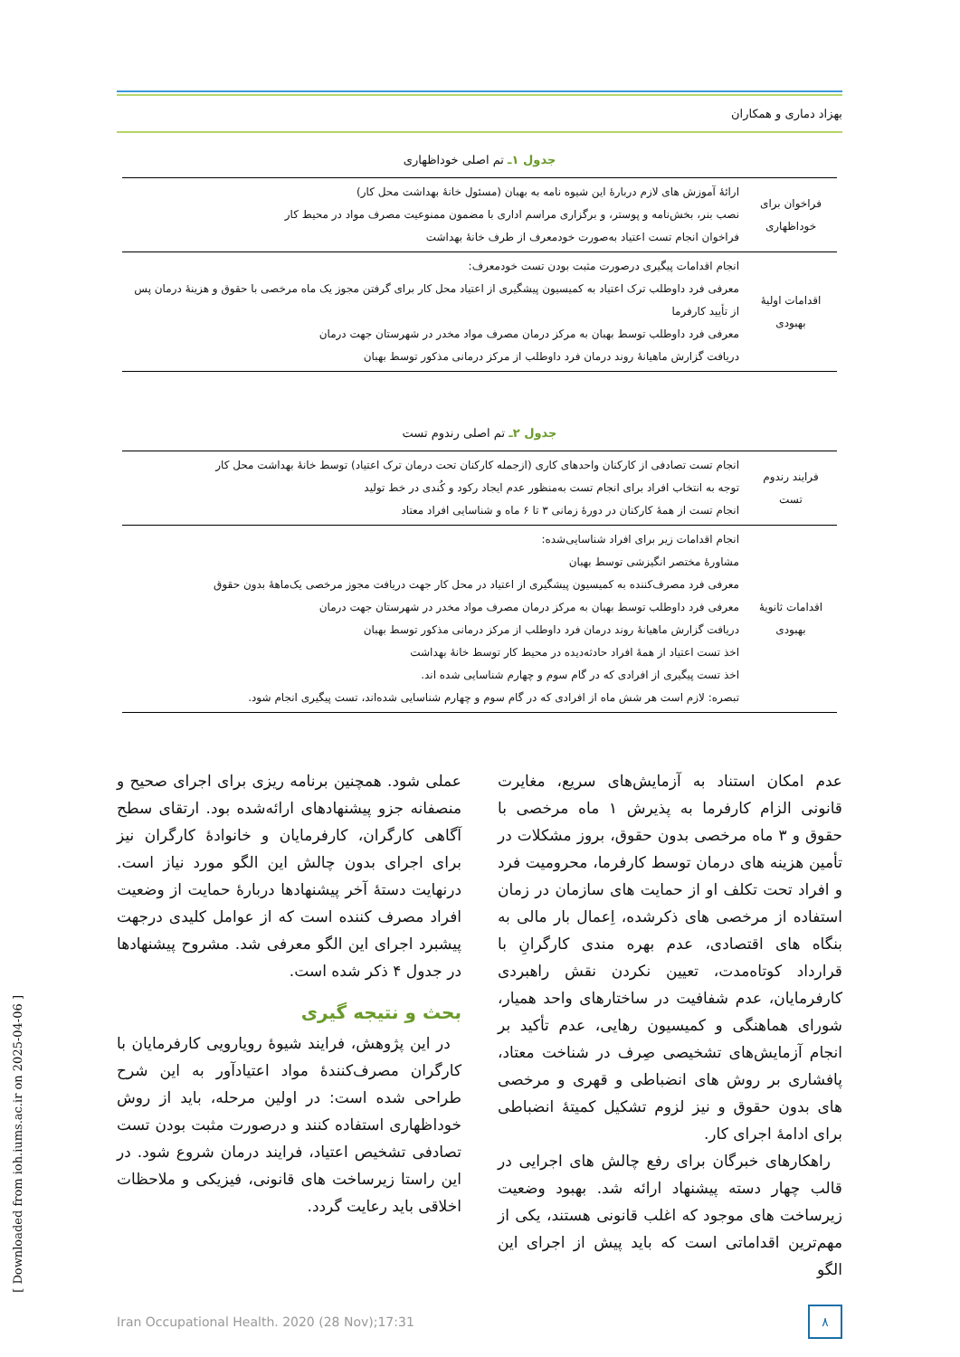بهزاد دماری و همکاران
جدول ۱ـ تم اصلی خوداظهاری
| فراخوان برای خوداظهاری | ارائهٔ آموزش های لازم دربارهٔ این شیوه نامه به بهبان (مسئول خانهٔ بهداشت محل کار) نصب بنر، بخش‌نامه و پوستر، و برگزاری مراسم اداری با مضمون ممنوعیت مصرف مواد در محیط کار فراخوان انجام تست اعتیاد به‌صورت خودمعرف از طرف خانهٔ بهداشت |
| اقدامات اولیهٔ بهبودی | انجام اقدامات پیگیری درصورت مثبت بودن تست خودمعرف: معرفی فرد داوطلب ترک اعتیاد به کمیسیون پیشگیری از اعتیاد محل کار برای گرفتن مجوز یک ماه مرخصی با حقوق و هزینهٔ درمان پس از تأیید کارفرما معرفی فرد داوطلب توسط بهبان به مرکز درمان مصرف مواد مخدر در شهرستان جهت درمان دریافت گزارش ماهیانهٔ روند درمان فرد داوطلب از مرکز درمانی مذکور توسط بهبان |
جدول ۲ـ تم اصلی رندوم تست
| فرایند رندوم تست | انجام تست تصادفی از کارکنان واحدهای کاری (ازجمله کارکنان تحت درمان ترک اعتیاد) توسط خانهٔ بهداشت محل کار توجه به انتخاب افراد برای انجام تست به‌منظور عدم ایجاد رکود و کُندی در خط تولید انجام تست از همهٔ کارکنان در دورهٔ زمانی ۳ تا ۶ ماه و شناسایی افراد معتاد |
| اقدامات ثانویهٔ بهبودی | انجام اقدامات زیر برای افراد شناسایی‌شده: مشاورهٔ مختصر انگیزشی توسط بهبان معرفی فرد مصرف‌کننده به کمیسیون پیشگیری از اعتیاد در محل کار جهت دریافت مجوز مرخصی یک‌ماههٔ بدون حقوق معرفی فرد داوطلب توسط بهبان به مرکز درمان مصرف مواد مخدر در شهرستان جهت درمان دریافت گزارش ماهیانهٔ روند درمان فرد داوطلب از مرکز درمانی مذکور توسط بهبان اخذ تست اعتیاد از همهٔ افراد حادثه‌دیده در محیط کار توسط خانهٔ بهداشت اخذ تست پیگیری از افرادی که در گام سوم و چهارم شناسایی شده اند. تبصره: لازم است هر شش ماه از افرادی که در گام سوم و چهارم شناسایی شده‌اند، تست پیگیری انجام شود. |
عدم امکان استناد به آزمایش‌های سریع، مغایرت قانونی الزام کارفرما به پذیرش ۱ ماه مرخصی با حقوق و ۳ ماه مرخصی بدون حقوق، بروز مشکلات در تأمین هزینه های درمان توسط کارفرما، محرومیت فرد و افراد تحت تکلف او از حمایت های سازمان در زمان استفاده از مرخصی های ذکرشده، اِعمال بار مالی به بنگاه های اقتصادی، عدم بهره مندی کارگرانِ با قرارداد کوتاه‌مدت، تعیین نکردن نقش راهبردی کارفرمایان، عدم شفافیت در ساختارهای واحد همیار، شورای هماهنگی و کمیسیون رهایی، عدم تأکید بر انجام آزمایش‌های تشخیصی صِرف در شناخت معتاد، پافشاری بر روش های انضباطی و قهری و مرخصی های بدون حقوق و نیز لزوم تشکیل کمیتهٔ انضباطی برای ادامهٔ اجرای کار.
راهکارهای خبرگان برای رفع چالش های اجرایی در قالب چهار دسته پیشنهاد ارائه شد. بهبود وضعیت زیرساخت های موجود که اغلب قانونی هستند، یکی از مهم‌ترین اقداماتی است که باید پیش از اجرای این الگو
عملی شود. همچنین برنامه ریزی برای اجرای صحیح و منصفانه جزو پیشنهادهای ارائه‌شده بود. ارتقای سطح آگاهی کارگران، کارفرمایان و خانوادهٔ کارگران نیز برای اجرای بدون چالش این الگو مورد نیاز است. درنهایت دستهٔ آخر پیشنهادها دربارهٔ حمایت از وضعیت افراد مصرف کننده است که از عوامل کلیدی درجهت پیشبرد اجرای این الگو معرفی شد. مشروح پیشنهادها در جدول ۴ ذکر شده است.
بحث و نتیجه گیری
در این پژوهش، فرایند شیوهٔ رویارویی کارفرمایان با کارگران مصرف‌کنندهٔ مواد اعتیادآور به این شرح طراحی شده است: در اولین مرحله، باید از روش خوداظهاری استفاده کنند و درصورت مثبت بودن تست تصادفی تشخیص اعتیاد، فرایند درمان شروع شود. در این راستا زیرساخت های قانونی، فیزیکی و ملاحظات اخلاقی باید رعایت گردد.
Iran Occupational Health. 2020 (28 Nov);17:31
۸
[ Downloaded from ioh.iums.ac.ir on 2025-04-06 ]